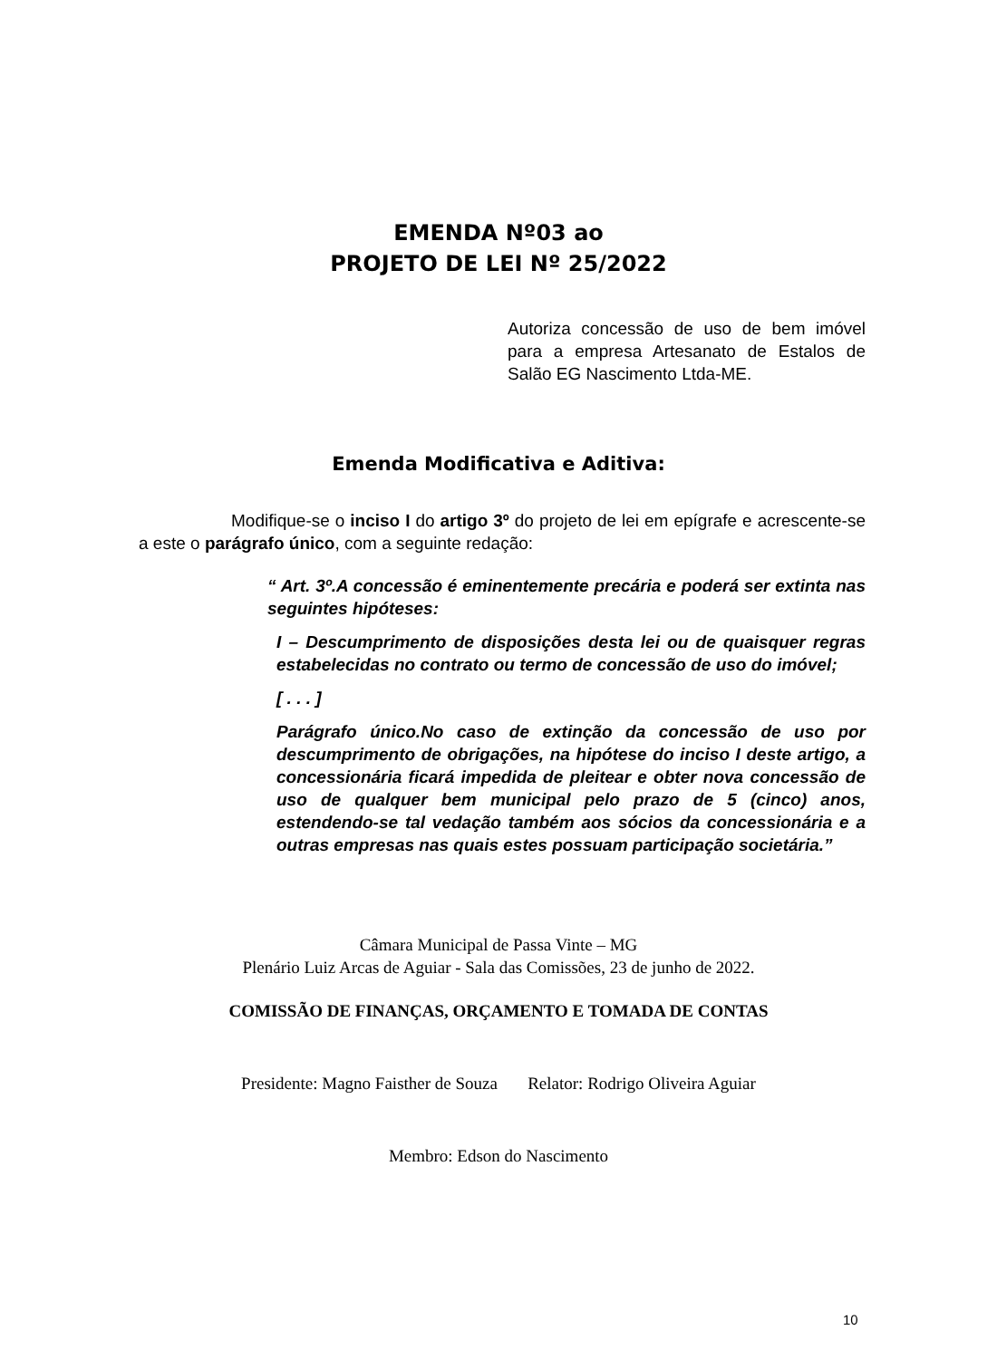EMENDA Nº03 ao
PROJETO DE LEI Nº 25/2022
Autoriza concessão de uso de bem imóvel para a empresa Artesanato de Estalos de Salão EG Nascimento Ltda-ME.
Emenda Modificativa e Aditiva:
Modifique-se o inciso I do artigo 3º do projeto de lei em epígrafe e acrescente-se a este o parágrafo único, com a seguinte redação:
“ Art. 3º.A concessão é eminentemente precária e poderá ser extinta nas seguintes hipóteses:
I – Descumprimento de disposições desta lei ou de quaisquer regras estabelecidas no contrato ou termo de concessão de uso do imóvel;
[ . . . ]
Parágrafo único.No caso de extinção da concessão de uso por descumprimento de obrigações, na hipótese do inciso I deste artigo, a concessionária ficará impedida de pleitear e obter nova concessão de uso de qualquer bem municipal pelo prazo de 5 (cinco) anos, estendendo-se tal vedação também aos sócios da concessionária e a outras empresas nas quais estes possuam participação societária.”
Câmara Municipal de Passa Vinte – MG
Plenário Luiz Arcas de Aguiar - Sala das Comissões, 23 de junho de 2022.
COMISSÃO DE FINANÇAS, ORÇAMENTO E TOMADA DE CONTAS
Presidente: Magno Faisther de Souza Relator: Rodrigo Oliveira Aguiar
Membro: Edson do Nascimento
10